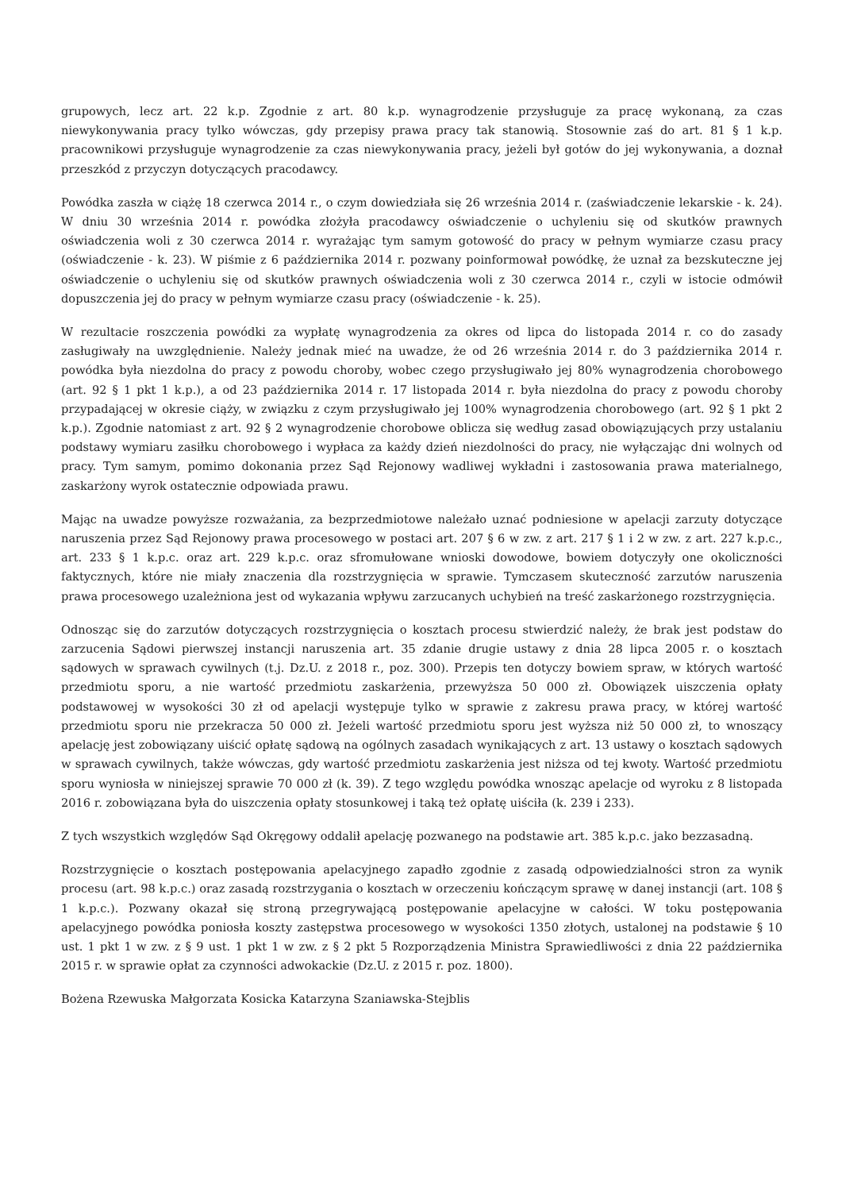grupowych, lecz art. 22 k.p. Zgodnie z art. 80 k.p. wynagrodzenie przysługuje za pracę wykonaną, za czas niewykonywania pracy tylko wówczas, gdy przepisy prawa pracy tak stanowią. Stosownie zaś do art. 81 § 1 k.p. pracownikowi przysługuje wynagrodzenie za czas niewykonywania pracy, jeżeli był gotów do jej wykonywania, a doznał przeszkód z przyczyn dotyczących pracodawcy.
Powódka zaszła w ciążę 18 czerwca 2014 r., o czym dowiedziała się 26 września 2014 r. (zaświadczenie lekarskie - k. 24). W dniu 30 września 2014 r. powódka złożyła pracodawcy oświadczenie o uchyleniu się od skutków prawnych oświadczenia woli z 30 czerwca 2014 r. wyrażając tym samym gotowość do pracy w pełnym wymiarze czasu pracy (oświadczenie - k. 23). W piśmie z 6 października 2014 r. pozwany poinformował powódkę, że uznał za bezskuteczne jej oświadczenie o uchyleniu się od skutków prawnych oświadczenia woli z 30 czerwca 2014 r., czyli w istocie odmówił dopuszczenia jej do pracy w pełnym wymiarze czasu pracy (oświadczenie - k. 25).
W rezultacie roszczenia powódki za wypłatę wynagrodzenia za okres od lipca do listopada 2014 r. co do zasady zasługiwały na uwzględnienie. Należy jednak mieć na uwadze, że od 26 września 2014 r. do 3 października 2014 r. powódka była niezdolna do pracy z powodu choroby, wobec czego przysługiwało jej 80% wynagrodzenia chorobowego (art. 92 § 1 pkt 1 k.p.), a od 23 października 2014 r. 17 listopada 2014 r. była niezdolna do pracy z powodu choroby przypadającej w okresie ciąży, w związku z czym przysługiwało jej 100% wynagrodzenia chorobowego (art. 92 § 1 pkt 2 k.p.). Zgodnie natomiast z art. 92 § 2 wynagrodzenie chorobowe oblicza się według zasad obowiązujących przy ustalaniu podstawy wymiaru zasiłku chorobowego i wypłaca za każdy dzień niezdolności do pracy, nie wyłączając dni wolnych od pracy. Tym samym, pomimo dokonania przez Sąd Rejonowy wadliwej wykładni i zastosowania prawa materialnego, zaskarżony wyrok ostatecznie odpowiada prawu.
Mając na uwadze powyższe rozważania, za bezprzedmiotowe należało uznać podniesione w apelacji zarzuty dotyczące naruszenia przez Sąd Rejonowy prawa procesowego w postaci art. 207 § 6 w zw. z art. 217 § 1 i 2 w zw. z art. 227 k.p.c., art. 233 § 1 k.p.c. oraz art. 229 k.p.c. oraz sfromułowane wnioski dowodowe, bowiem dotyczyły one okoliczności faktycznych, które nie miały znaczenia dla rozstrzygnięcia w sprawie. Tymczasem skuteczność zarzutów naruszenia prawa procesowego uzależniona jest od wykazania wpływu zarzucanych uchybień na treść zaskarżonego rozstrzygnięcia.
Odnosząc się do zarzutów dotyczących rozstrzygnięcia o kosztach procesu stwierdzić należy, że brak jest podstaw do zarzucenia Sądowi pierwszej instancji naruszenia art. 35 zdanie drugie ustawy z dnia 28 lipca 2005 r. o kosztach sądowych w sprawach cywilnych (t.j. Dz.U. z 2018 r., poz. 300). Przepis ten dotyczy bowiem spraw, w których wartość przedmiotu sporu, a nie wartość przedmiotu zaskarżenia, przewyższa 50 000 zł. Obowiązek uiszczenia opłaty podstawowej w wysokości 30 zł od apelacji występuje tylko w sprawie z zakresu prawa pracy, w której wartość przedmiotu sporu nie przekracza 50 000 zł. Jeżeli wartość przedmiotu sporu jest wyższa niż 50 000 zł, to wnoszący apelację jest zobowiązany uiścić opłatę sądową na ogólnych zasadach wynikających z art. 13 ustawy o kosztach sądowych w sprawach cywilnych, także wówczas, gdy wartość przedmiotu zaskarżenia jest niższa od tej kwoty. Wartość przedmiotu sporu wyniosła w niniejszej sprawie 70 000 zł (k. 39). Z tego względu powódka wnosząc apelacje od wyroku z 8 listopada 2016 r. zobowiązana była do uiszczenia opłaty stosunkowej i taką też opłatę uiściła (k. 239 i 233).
Z tych wszystkich względów Sąd Okręgowy oddalił apelację pozwanego na podstawie art. 385 k.p.c. jako bezzasadną.
Rozstrzygnięcie o kosztach postępowania apelacyjnego zapadło zgodnie z zasadą odpowiedzialności stron za wynik procesu (art. 98 k.p.c.) oraz zasadą rozstrzygania o kosztach w orzeczeniu kończącym sprawę w danej instancji (art. 108 § 1 k.p.c.). Pozwany okazał się stroną przegrywającą postępowanie apelacyjne w całości. W toku postępowania apelacyjnego powódka poniosła koszty zastępstwa procesowego w wysokości 1350 złotych, ustalonej na podstawie § 10 ust. 1 pkt 1 w zw. z § 9 ust. 1 pkt 1 w zw. z § 2 pkt 5 Rozporządzenia Ministra Sprawiedliwości z dnia 22 października 2015 r. w sprawie opłat za czynności adwokackie (Dz.U. z 2015 r. poz. 1800).
Bożena Rzewuska Małgorzata Kosicka Katarzyna Szaniawska-Stejblis